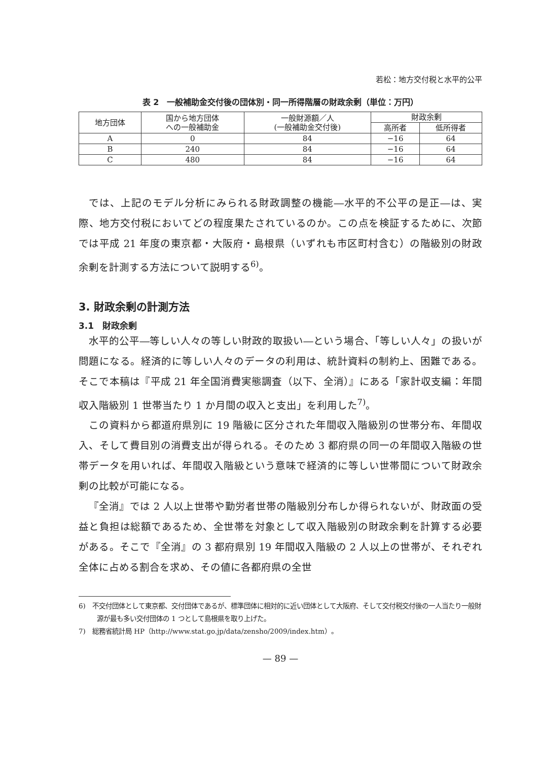若松：地方交付税と水平的公平
表 2　一般補助金交付後の団体別・同一所得階層の財政余剰（単位：万円）
| 地方団体 | 国から地方団体 への一般補助金 | 一般財源額／人 (一般補助金交付後) | 財政余剰 | |
| --- | --- | --- | --- | --- |
| | | | 高所者 | 低所得者 |
| A | 0 | 84 | −16 | 64 |
| B | 240 | 84 | −16 | 64 |
| C | 480 | 84 | −16 | 64 |
では、上記のモデル分析にみられる財政調整の機能―水平的不公平の是正―は、実際、地方交付税においてどの程度果たされているのか。この点を検証するために、次節では平成 21 年度の東京都・大阪府・島根県（いずれも市区町村含む）の階級別の財政余剰を計測する方法について説明する<sup>6)</sup>。
3. 財政余剰の計測方法
3.1　財政余剰
水平的公平―等しい人々の等しい財政的取扱い―という場合、「等しい人々」の扱いが問題になる。経済的に等しい人々のデータの利用は、統計資料の制約上、困難である。そこで本稿は『平成 21 年全国消費実態調査（以下、全消）』にある「家計収支編：年間収入階級別 1 世帯当たり 1 か月間の収入と支出」を利用した<sup>7)</sup>。
この資料から都道府県別に 19 階級に区分された年間収入階級別の世帯分布、年間収入、そして費目別の消費支出が得られる。そのため 3 都府県の同一の年間収入階級の世帯データを用いれば、年間収入階級という意味で経済的に等しい世帯間について財政余剰の比較が可能になる。
『全消』では 2 人以上世帯や勤労者世帯の階級別分布しか得られないが、財政面の受益と負担は総額であるため、全世帯を対象として収入階級別の財政余剰を計算する必要がある。そこで『全消』の 3 都府県別 19 年間収入階級の 2 人以上の世帯が、それぞれ全体に占める割合を求め、その値に各都府県の全世
6)　不交付団体として東京都、交付団体であるが、標準団体に相対的に近い団体として大阪府、そして交付税交付後の一人当たり一般財源が最も多い交付団体の 1 つとして島根県を取り上げた。
7)　総務省統計局 HP（http://www.stat.go.jp/data/zensho/2009/index.htm）。
— 89 —